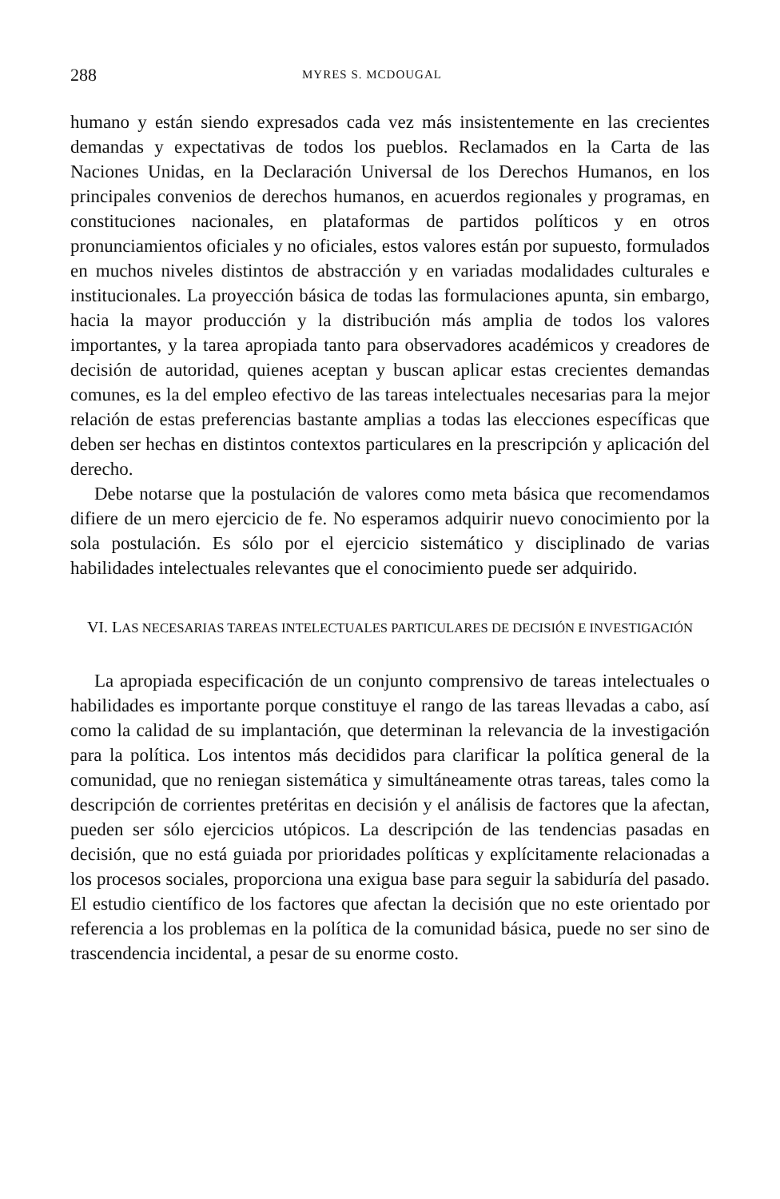288 MYRES S. MCDOUGAL
humano y están siendo expresados cada vez más insistentemente en las crecientes demandas y expectativas de todos los pueblos. Reclamados en la Carta de las Naciones Unidas, en la Declaración Universal de los Derechos Humanos, en los principales convenios de derechos humanos, en acuerdos regionales y programas, en constituciones nacionales, en plataformas de partidos políticos y en otros pronunciamientos oficiales y no oficiales, estos valores están por supuesto, formulados en muchos niveles distintos de abstracción y en variadas modalidades culturales e institucionales. La proyección básica de todas las formulaciones apunta, sin embargo, hacia la mayor producción y la distribución más amplia de todos los valores importantes, y la tarea apropiada tanto para observadores académicos y creadores de decisión de autoridad, quienes aceptan y buscan aplicar estas crecientes demandas comunes, es la del empleo efectivo de las tareas intelectuales necesarias para la mejor relación de estas preferencias bastante amplias a todas las elecciones específicas que deben ser hechas en distintos contextos particulares en la prescripción y aplicación del derecho.
Debe notarse que la postulación de valores como meta básica que recomendamos difiere de un mero ejercicio de fe. No esperamos adquirir nuevo conocimiento por la sola postulación. Es sólo por el ejercicio sistemático y disciplinado de varias habilidades intelectuales relevantes que el conocimiento puede ser adquirido.
VI. LAS NECESARIAS TAREAS INTELECTUALES PARTICULARES DE DECISIÓN E INVESTIGACIÓN
La apropiada especificación de un conjunto comprensivo de tareas intelectuales o habilidades es importante porque constituye el rango de las tareas llevadas a cabo, así como la calidad de su implantación, que determinan la relevancia de la investigación para la política. Los intentos más decididos para clarificar la política general de la comunidad, que no reniegan sistemática y simultáneamente otras tareas, tales como la descripción de corrientes pretéritas en decisión y el análisis de factores que la afectan, pueden ser sólo ejercicios utópicos. La descripción de las tendencias pasadas en decisión, que no está guiada por prioridades políticas y explícitamente relacionadas a los procesos sociales, proporciona una exigua base para seguir la sabiduría del pasado. El estudio científico de los factores que afectan la decisión que no este orientado por referencia a los problemas en la política de la comunidad básica, puede no ser sino de trascendencia incidental, a pesar de su enorme costo.